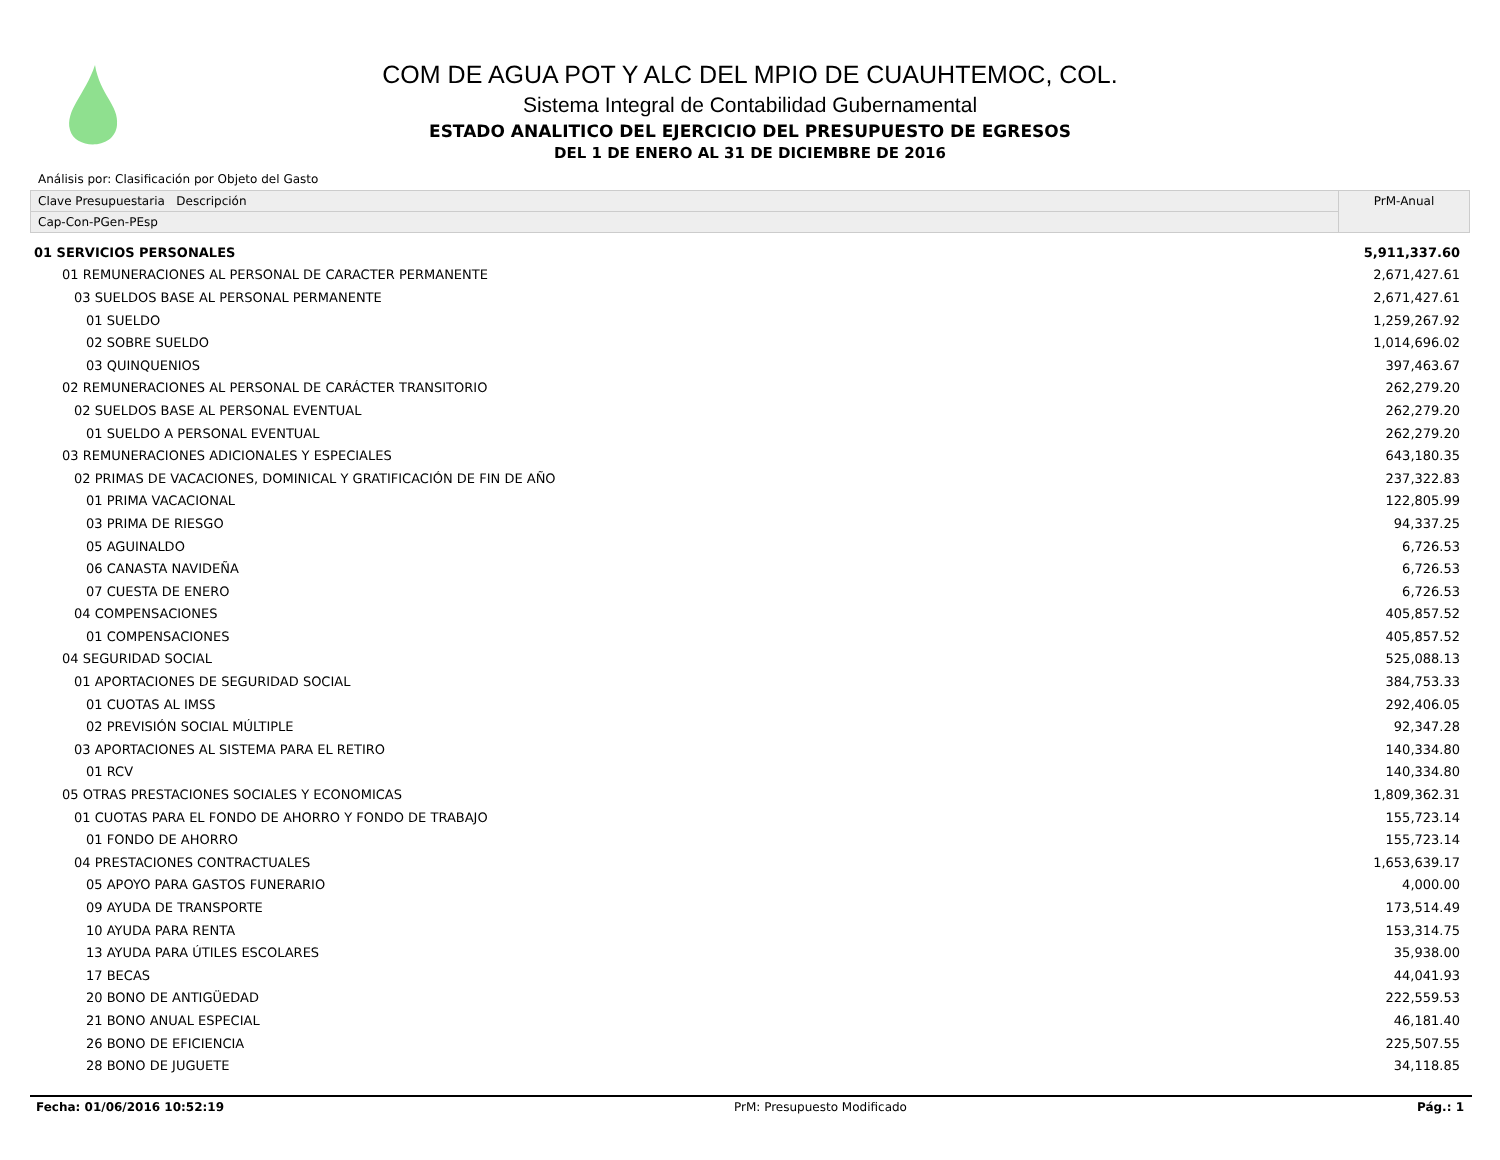COM DE AGUA POT Y ALC DEL MPIO DE CUAUHTEMOC, COL.
Sistema Integral de Contabilidad Gubernamental
ESTADO ANALITICO DEL EJERCICIO DEL PRESUPUESTO DE EGRESOS
DEL 1 DE ENERO AL 31 DE DICIEMBRE DE 2016
Análisis por: Clasificación por Objeto del Gasto
Clave Presupuestaria Descripción
Cap-Con-PGen-PEsp
PrM-Anual
| 01 SERVICIOS PERSONALES | 5,911,337.60 |
| 01 REMUNERACIONES AL PERSONAL DE CARACTER PERMANENTE | 2,671,427.61 |
| 03 SUELDOS BASE AL PERSONAL PERMANENTE | 2,671,427.61 |
| 01 SUELDO | 1,259,267.92 |
| 02 SOBRE SUELDO | 1,014,696.02 |
| 03 QUINQUENIOS | 397,463.67 |
| 02 REMUNERACIONES AL PERSONAL DE CARÁCTER TRANSITORIO | 262,279.20 |
| 02 SUELDOS BASE AL PERSONAL EVENTUAL | 262,279.20 |
| 01 SUELDO A PERSONAL EVENTUAL | 262,279.20 |
| 03 REMUNERACIONES ADICIONALES Y ESPECIALES | 643,180.35 |
| 02 PRIMAS DE VACACIONES, DOMINICAL Y GRATIFICACIÓN DE FIN DE AÑO | 237,322.83 |
| 01 PRIMA VACACIONAL | 122,805.99 |
| 03 PRIMA DE RIESGO | 94,337.25 |
| 05 AGUINALDO | 6,726.53 |
| 06 CANASTA NAVIDEÑA | 6,726.53 |
| 07 CUESTA DE ENERO | 6,726.53 |
| 04 COMPENSACIONES | 405,857.52 |
| 01 COMPENSACIONES | 405,857.52 |
| 04 SEGURIDAD SOCIAL | 525,088.13 |
| 01 APORTACIONES DE SEGURIDAD SOCIAL | 384,753.33 |
| 01 CUOTAS AL IMSS | 292,406.05 |
| 02 PREVISIÓN SOCIAL MÚLTIPLE | 92,347.28 |
| 03 APORTACIONES AL SISTEMA PARA EL RETIRO | 140,334.80 |
| 01 RCV | 140,334.80 |
| 05 OTRAS PRESTACIONES SOCIALES Y ECONOMICAS | 1,809,362.31 |
| 01 CUOTAS PARA EL FONDO DE AHORRO Y FONDO DE TRABAJO | 155,723.14 |
| 01 FONDO DE AHORRO | 155,723.14 |
| 04 PRESTACIONES CONTRACTUALES | 1,653,639.17 |
| 05 APOYO PARA GASTOS FUNERARIO | 4,000.00 |
| 09 AYUDA DE TRANSPORTE | 173,514.49 |
| 10 AYUDA PARA RENTA | 153,314.75 |
| 13 AYUDA PARA ÚTILES ESCOLARES | 35,938.00 |
| 17 BECAS | 44,041.93 |
| 20 BONO DE ANTIGÜEDAD | 222,559.53 |
| 21 BONO ANUAL ESPECIAL | 46,181.40 |
| 26 BONO DE EFICIENCIA | 225,507.55 |
| 28 BONO DE JUGUETE | 34,118.85 |
Fecha: 01/06/2016 10:52:19 PrM: Presupuesto Modificado Pág.: 1